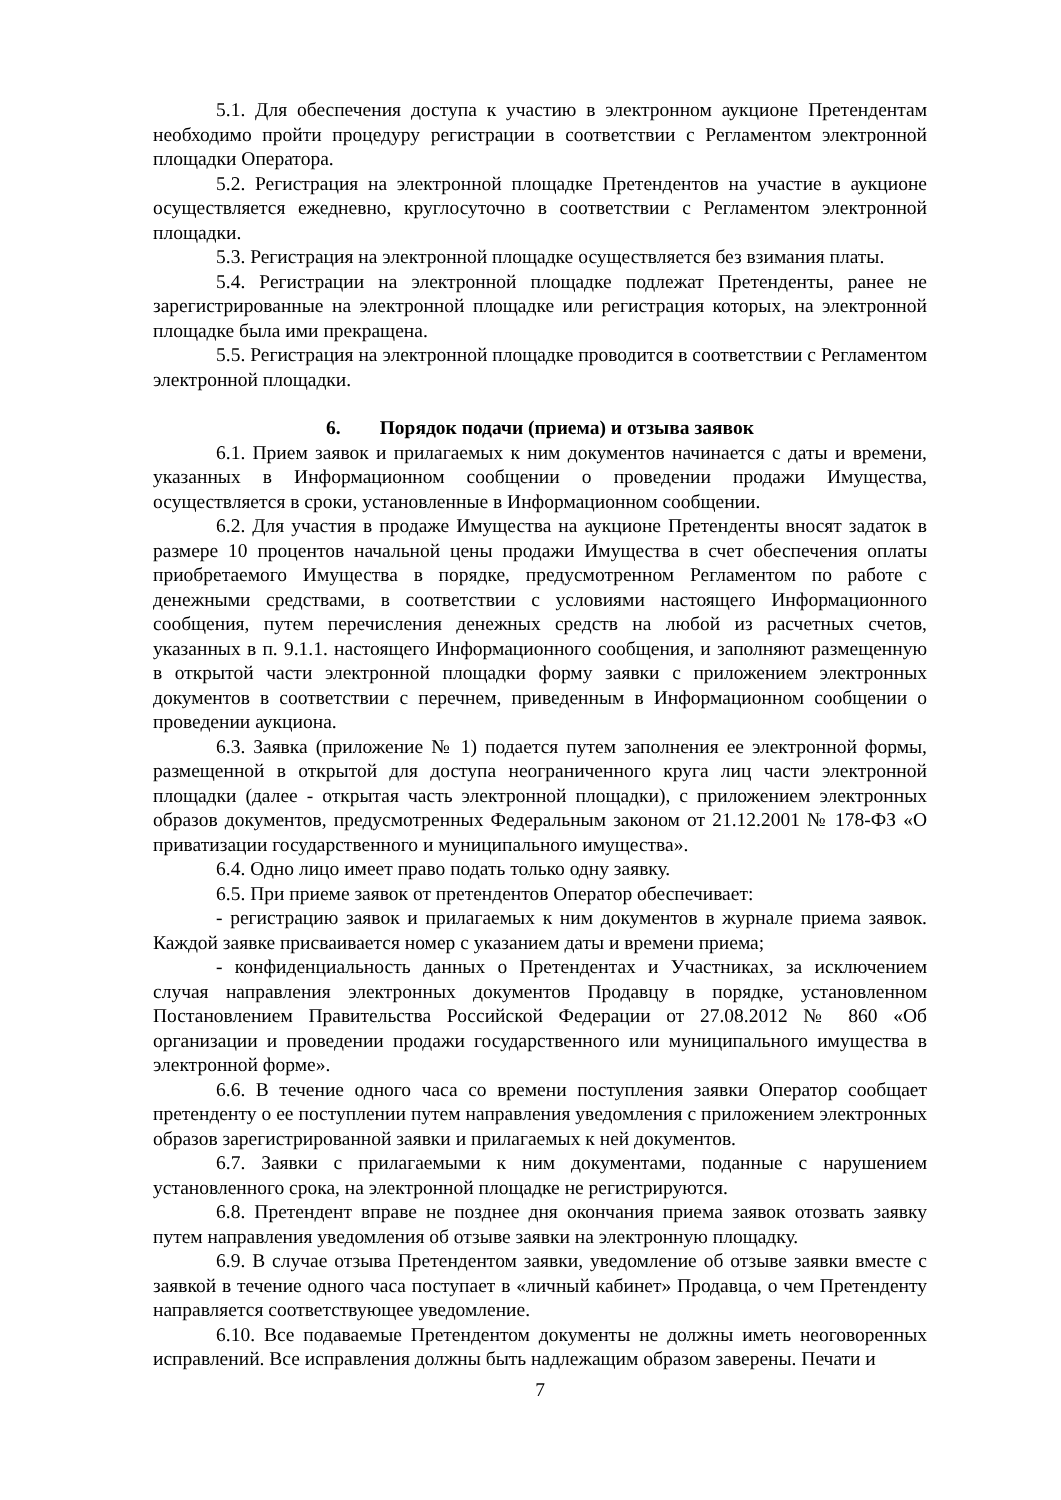5.1. Для обеспечения доступа к участию в электронном аукционе Претендентам необходимо пройти процедуру регистрации в соответствии с Регламентом электронной площадки Оператора.
5.2. Регистрация на электронной площадке Претендентов на участие в аукционе осуществляется ежедневно, круглосуточно в соответствии с Регламентом электронной площадки.
5.3. Регистрация на электронной площадке осуществляется без взимания платы.
5.4. Регистрации на электронной площадке подлежат Претенденты, ранее не зарегистрированные на электронной площадке или регистрация которых, на электронной площадке была ими прекращена.
5.5. Регистрация на электронной площадке проводится в соответствии с Регламентом электронной площадки.
6. Порядок подачи (приема) и отзыва заявок
6.1. Прием заявок и прилагаемых к ним документов начинается с даты и времени, указанных в Информационном сообщении о проведении продажи Имущества, осуществляется в сроки, установленные в Информационном сообщении.
6.2. Для участия в продаже Имущества на аукционе Претенденты вносят задаток в размере 10 процентов начальной цены продажи Имущества в счет обеспечения оплаты приобретаемого Имущества в порядке, предусмотренном Регламентом по работе с денежными средствами, в соответствии с условиями настоящего Информационного сообщения, путем перечисления денежных средств на любой из расчетных счетов, указанных в п. 9.1.1. настоящего Информационного сообщения, и заполняют размещенную в открытой части электронной площадки форму заявки с приложением электронных документов в соответствии с перечнем, приведенным в Информационном сообщении о проведении аукциона.
6.3. Заявка (приложение № 1) подается путем заполнения ее электронной формы, размещенной в открытой для доступа неограниченного круга лиц части электронной площадки (далее - открытая часть электронной площадки), с приложением электронных образов документов, предусмотренных Федеральным законом от 21.12.2001 № 178-ФЗ «О приватизации государственного и муниципального имущества».
6.4. Одно лицо имеет право подать только одну заявку.
6.5. При приеме заявок от претендентов Оператор обеспечивает:
- регистрацию заявок и прилагаемых к ним документов в журнале приема заявок. Каждой заявке присваивается номер с указанием даты и времени приема;
- конфиденциальность данных о Претендентах и Участниках, за исключением случая направления электронных документов Продавцу в порядке, установленном Постановлением Правительства Российской Федерации от 27.08.2012 № 860 «Об организации и проведении продажи государственного или муниципального имущества в электронной форме».
6.6. В течение одного часа со времени поступления заявки Оператор сообщает претенденту о ее поступлении путем направления уведомления с приложением электронных образов зарегистрированной заявки и прилагаемых к ней документов.
6.7. Заявки с прилагаемыми к ним документами, поданные с нарушением установленного срока, на электронной площадке не регистрируются.
6.8. Претендент вправе не позднее дня окончания приема заявок отозвать заявку путем направления уведомления об отзыве заявки на электронную площадку.
6.9. В случае отзыва Претендентом заявки, уведомление об отзыве заявки вместе с заявкой в течение одного часа поступает в «личный кабинет» Продавца, о чем Претенденту направляется соответствующее уведомление.
6.10. Все подаваемые Претендентом документы не должны иметь неоговоренных исправлений. Все исправления должны быть надлежащим образом заверены. Печати и
7